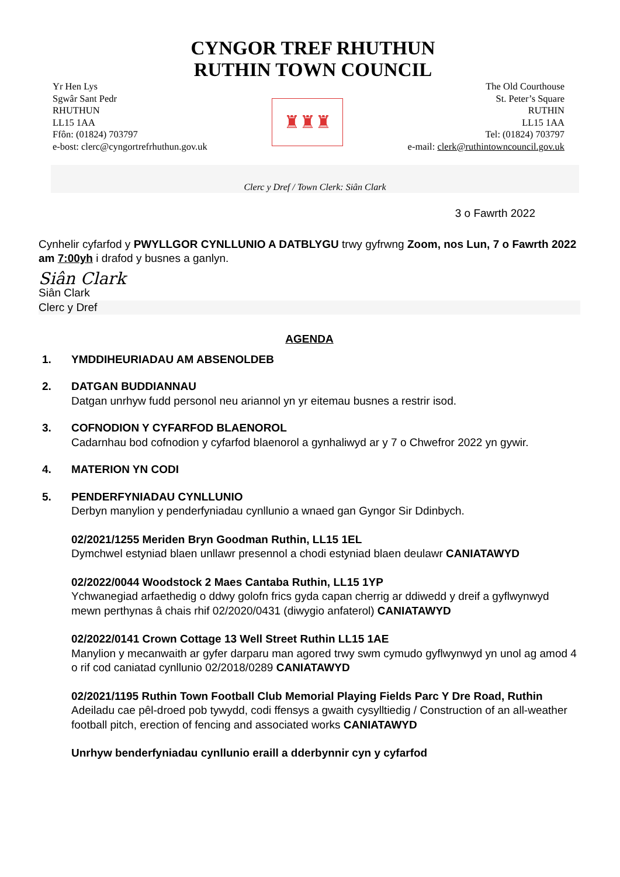CYNGOR TREF RHUTHUN
RUTHIN TOWN COUNCIL
Yr Hen Lys
Sgwâr Sant Pedr
RHUTHUN
LL15 1AA
Ffôn: (01824) 703797
e-bost: clerc@cyngortrefrhuthun.gov.uk
♜♜♜
The Old Courthouse
St. Peter’s Square
RUTHIN
LL15 1AA
Tel: (01824) 703797
e-mail: clerk@ruthintowncouncil.gov.uk
Clerc y Dref / Town Clerk: Siân Clark
3 o Fawrth 2022
Cynhelir cyfarfod y PWYLLGOR CYNLLUNIO A DATBLYGU trwy gyfrwng Zoom, nos Lun, 7 o Fawrth 2022 am 7:00yh i drafod y busnes a ganlyn.
Siân Clark
Siân Clark
Clerc y Dref
AGENDA
1. YMDDIHEURIADAU AM ABSENOLDEB
2. DATGAN BUDDIANNAU
Datgan unrhyw fudd personol neu ariannol yn yr eitemau busnes a restrir isod.
3. COFNODION Y CYFARFOD BLAENOROL
Cadarnhau bod cofnodion y cyfarfod blaenorol a gynhaliwyd ar y 7 o Chwefror 2022 yn gywir.
4. MATERION YN CODI
5. PENDERFYNIADAU CYNLLUNIO
Derbyn manylion y penderfyniadau cynllunio a wnaed gan Gyngor Sir Ddinbych.
02/2021/1255 Meriden Bryn Goodman Ruthin, LL15 1EL
Dymchwel estyniad blaen unllawr presennol a chodi estyniad blaen deulawr CANIATAWYD
02/2022/0044 Woodstock 2 Maes Cantaba Ruthin, LL15 1YP
Ychwanegiad arfaethedig o ddwy golofn frics gyda capan cherrig ar ddiwedd y dreif a gyflwynwyd mewn perthynas â chais rhif 02/2020/0431 (diwygio anfaterol) CANIATAWYD
02/2022/0141 Crown Cottage 13 Well Street Ruthin LL15 1AE
Manylion y mecanwaith ar gyfer darparu man agored trwy swm cymudo gyflwynwyd yn unol ag amod 4 o rif cod caniatad cynllunio 02/2018/0289 CANIATAWYD
02/2021/1195 Ruthin Town Football Club Memorial Playing Fields Parc Y Dre Road, Ruthin
Adeiladu cae pêl-droed pob tywydd, codi ffensys a gwaith cysylltiedig / Construction of an all-weather football pitch, erection of fencing and associated works CANIATAWYD
Unrhyw benderfyniadau cynllunio eraill a dderbynnir cyn y cyfarfod